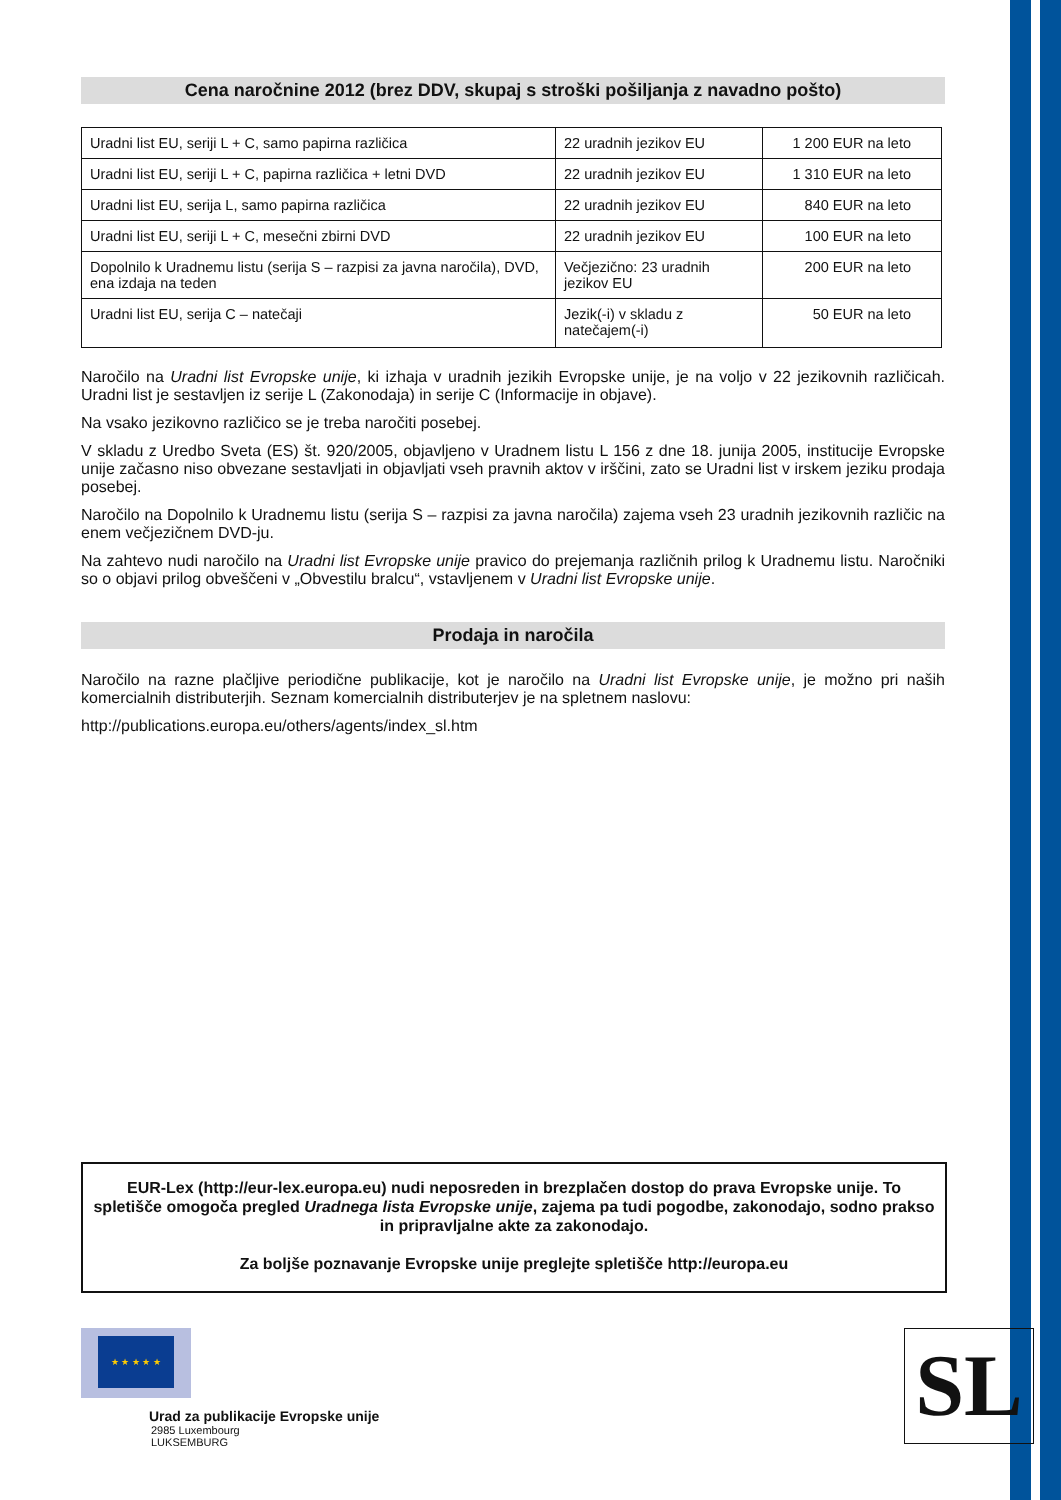Cena naročnine 2012 (brez DDV, skupaj s stroški pošiljanja z navadno pošto)
| Uradni list EU, seriji L + C, samo papirna različica | 22 uradnih jezikov EU | 1 200 EUR na leto |
| Uradni list EU, seriji L + C, papirna različica + letni DVD | 22 uradnih jezikov EU | 1 310 EUR na leto |
| Uradni list EU, serija L, samo papirna različica | 22 uradnih jezikov EU | 840 EUR na leto |
| Uradni list EU, seriji L + C, mesečni zbirni DVD | 22 uradnih jezikov EU | 100 EUR na leto |
| Dopolnilo k Uradnemu listu (serija S – razpisi za javna naročila), DVD, ena izdaja na teden | Večjezično: 23 uradnih jezikov EU | 200 EUR na leto |
| Uradni list EU, serija C – natečaji | Jezik(-i) v skladu z natečajem(-i) | 50 EUR na leto |
Naročilo na Uradni list Evropske unije, ki izhaja v uradnih jezikih Evropske unije, je na voljo v 22 jezikovnih različicah. Uradni list je sestavljen iz serije L (Zakonodaja) in serije C (Informacije in objave).
Na vsako jezikovno različico se je treba naročiti posebej.
V skladu z Uredbo Sveta (ES) št. 920/2005, objavljeno v Uradnem listu L 156 z dne 18. junija 2005, institucije Evropske unije začasno niso obvezane sestavljati in objavljati vseh pravnih aktov v irščini, zato se Uradni list v irskem jeziku prodaja posebej.
Naročilo na Dopolnilo k Uradnemu listu (serija S – razpisi za javna naročila) zajema vseh 23 uradnih jezikovnih različic na enem večjezičnem DVD-ju.
Na zahtevo nudi naročilo na Uradni list Evropske unije pravico do prejemanja različnih prilog k Uradnemu listu. Naročniki so o objavi prilog obveščeni v „Obvestilu bralcu“, vstavljenem v Uradni list Evropske unije.
Prodaja in naročila
Naročilo na razne plačljive periodične publikacije, kot je naročilo na Uradni list Evropske unije, je možno pri naših komercialnih distributerjih. Seznam komercialnih distributerjev je na spletnem naslovu:
http://publications.europa.eu/others/agents/index_sl.htm
EUR-Lex (http://eur-lex.europa.eu) nudi neposreden in brezplačen dostop do prava Evropske unije. To spletišče omogoča pregled Uradnega lista Evropske unije, zajema pa tudi pogodbe, zakonodajo, sodno prakso in pripravljalne akte za zakonodajo.
Za boljše poznavanje Evropske unije preglejte spletišče http://europa.eu
★ ★ ★ ★ ★
Urad za publikacije Evropske unije
2985 Luxembourg
LUKSEMBURG
SL